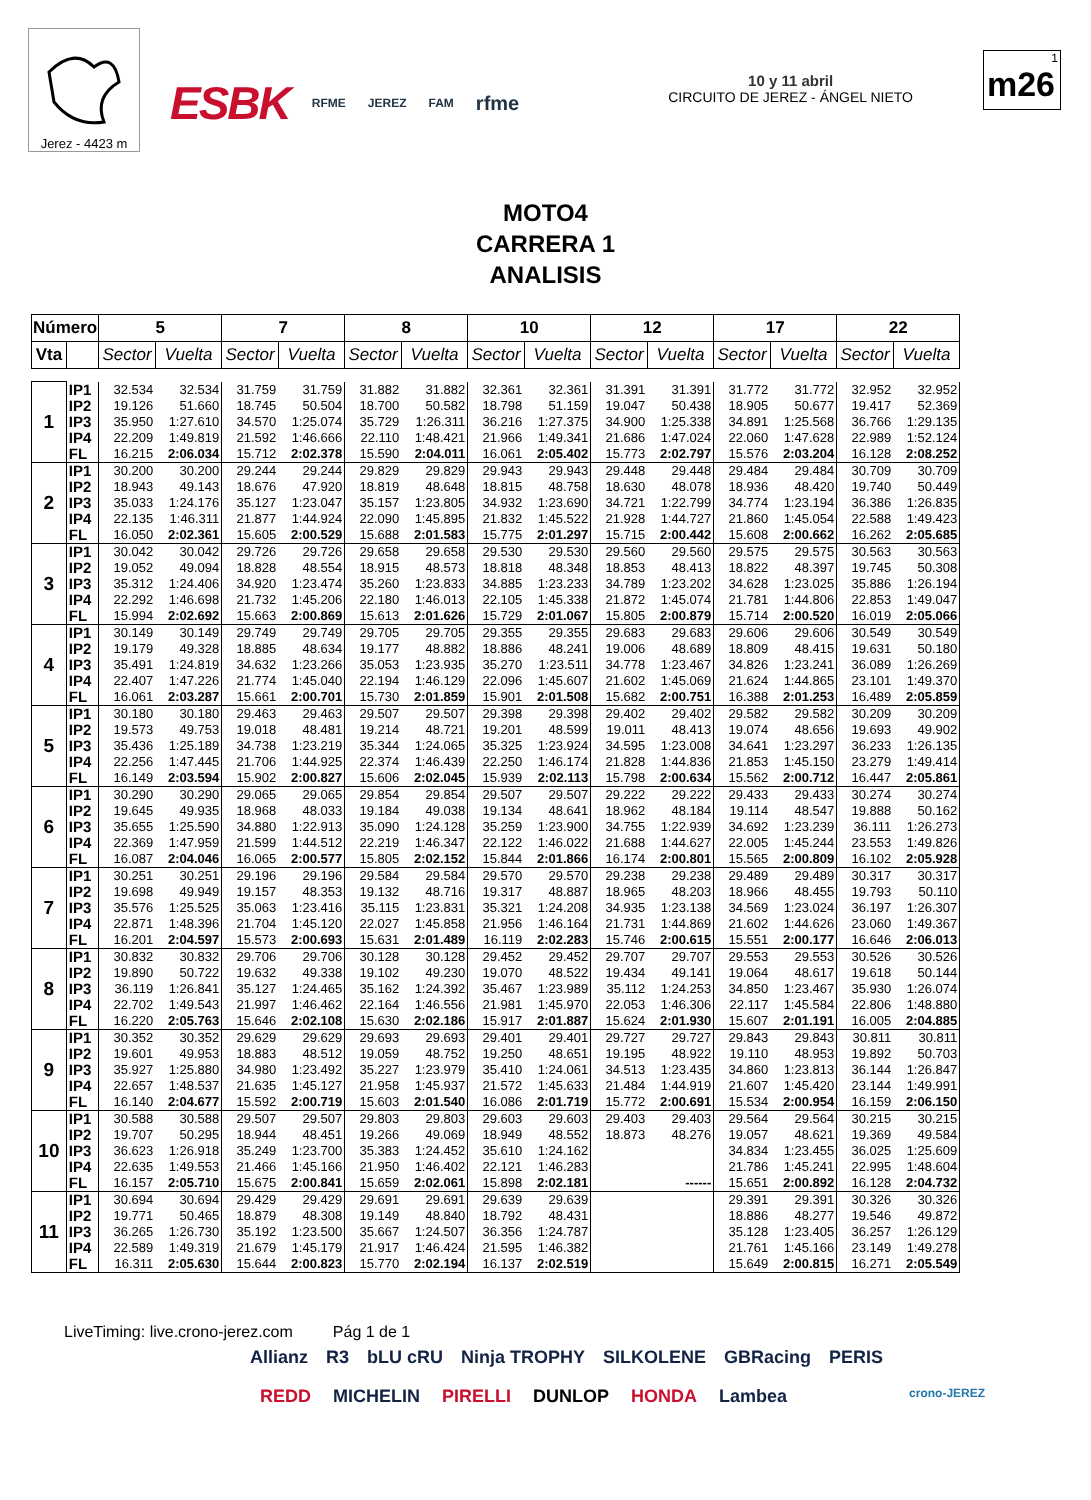Jerez - 4423 m
ESBK RFME JEREZ FAM rfme
10 y 11 abril
CIRCUITO DE JEREZ - ÁNGEL NIETO
1
m26
MOTO4
CARRERA 1
ANALISIS
| Número | | 5 | | 7 | | 8 | | 10 | | 12 | | 17 | | 22 | |
| --- | --- | --- | --- | --- | --- | --- | --- | --- | --- | --- | --- | --- | --- | --- | --- |
| Vta | | Sector | Vuelta | Sector | Vuelta | Sector | Vuelta | Sector | Vuelta | Sector | Vuelta | Sector | Vuelta | Sector | Vuelta |
| 1 | IP1 | 32.534 | 32.534 | 31.759 | 31.759 | 31.882 | 31.882 | 32.361 | 32.361 | 31.391 | 31.391 | 31.772 | 31.772 | 32.952 | 32.952 |
| | IP2 | 19.126 | 51.660 | 18.745 | 50.504 | 18.700 | 50.582 | 18.798 | 51.159 | 19.047 | 50.438 | 18.905 | 50.677 | 19.417 | 52.369 |
| | IP3 | 35.950 | 1:27.610 | 34.570 | 1:25.074 | 35.729 | 1:26.311 | 36.216 | 1:27.375 | 34.900 | 1:25.338 | 34.891 | 1:25.568 | 36.766 | 1:29.135 |
| | IP4 | 22.209 | 1:49.819 | 21.592 | 1:46.666 | 22.110 | 1:48.421 | 21.966 | 1:49.341 | 21.686 | 1:47.024 | 22.060 | 1:47.628 | 22.989 | 1:52.124 |
| | FL | 16.215 | 2:06.034 | 15.712 | 2:02.378 | 15.590 | 2:04.011 | 16.061 | 2:05.402 | 15.773 | 2:02.797 | 15.576 | 2:03.204 | 16.128 | 2:08.252 |
| 2 | IP1 | 30.200 | 30.200 | 29.244 | 29.244 | 29.829 | 29.829 | 29.943 | 29.943 | 29.448 | 29.448 | 29.484 | 29.484 | 30.709 | 30.709 |
| | IP2 | 18.943 | 49.143 | 18.676 | 47.920 | 18.819 | 48.648 | 18.815 | 48.758 | 18.630 | 48.078 | 18.936 | 48.420 | 19.740 | 50.449 |
| | IP3 | 35.033 | 1:24.176 | 35.127 | 1:23.047 | 35.157 | 1:23.805 | 34.932 | 1:23.690 | 34.721 | 1:22.799 | 34.774 | 1:23.194 | 36.386 | 1:26.835 |
| | IP4 | 22.135 | 1:46.311 | 21.877 | 1:44.924 | 22.090 | 1:45.895 | 21.832 | 1:45.522 | 21.928 | 1:44.727 | 21.860 | 1:45.054 | 22.588 | 1:49.423 |
| | FL | 16.050 | 2:02.361 | 15.605 | 2:00.529 | 15.688 | 2:01.583 | 15.775 | 2:01.297 | 15.715 | 2:00.442 | 15.608 | 2:00.662 | 16.262 | 2:05.685 |
| 3 | IP1 | 30.042 | 30.042 | 29.726 | 29.726 | 29.658 | 29.658 | 29.530 | 29.530 | 29.560 | 29.560 | 29.575 | 29.575 | 30.563 | 30.563 |
| | IP2 | 19.052 | 49.094 | 18.828 | 48.554 | 18.915 | 48.573 | 18.818 | 48.348 | 18.853 | 48.413 | 18.822 | 48.397 | 19.745 | 50.308 |
| | IP3 | 35.312 | 1:24.406 | 34.920 | 1:23.474 | 35.260 | 1:23.833 | 34.885 | 1:23.233 | 34.789 | 1:23.202 | 34.628 | 1:23.025 | 35.886 | 1:26.194 |
| | IP4 | 22.292 | 1:46.698 | 21.732 | 1:45.206 | 22.180 | 1:46.013 | 22.105 | 1:45.338 | 21.872 | 1:45.074 | 21.781 | 1:44.806 | 22.853 | 1:49.047 |
| | FL | 15.994 | 2:02.692 | 15.663 | 2:00.869 | 15.613 | 2:01.626 | 15.729 | 2:01.067 | 15.805 | 2:00.879 | 15.714 | 2:00.520 | 16.019 | 2:05.066 |
| 4 | IP1 | 30.149 | 30.149 | 29.749 | 29.749 | 29.705 | 29.705 | 29.355 | 29.355 | 29.683 | 29.683 | 29.606 | 29.606 | 30.549 | 30.549 |
| | IP2 | 19.179 | 49.328 | 18.885 | 48.634 | 19.177 | 48.882 | 18.886 | 48.241 | 19.006 | 48.689 | 18.809 | 48.415 | 19.631 | 50.180 |
| | IP3 | 35.491 | 1:24.819 | 34.632 | 1:23.266 | 35.053 | 1:23.935 | 35.270 | 1:23.511 | 34.778 | 1:23.467 | 34.826 | 1:23.241 | 36.089 | 1:26.269 |
| | IP4 | 22.407 | 1:47.226 | 21.774 | 1:45.040 | 22.194 | 1:46.129 | 22.096 | 1:45.607 | 21.602 | 1:45.069 | 21.624 | 1:44.865 | 23.101 | 1:49.370 |
| | FL | 16.061 | 2:03.287 | 15.661 | 2:00.701 | 15.730 | 2:01.859 | 15.901 | 2:01.508 | 15.682 | 2:00.751 | 16.388 | 2:01.253 | 16.489 | 2:05.859 |
| 5 | IP1 | 30.180 | 30.180 | 29.463 | 29.463 | 29.507 | 29.507 | 29.398 | 29.398 | 29.402 | 29.402 | 29.582 | 29.582 | 30.209 | 30.209 |
| | IP2 | 19.573 | 49.753 | 19.018 | 48.481 | 19.214 | 48.721 | 19.201 | 48.599 | 19.011 | 48.413 | 19.074 | 48.656 | 19.693 | 49.902 |
| | IP3 | 35.436 | 1:25.189 | 34.738 | 1:23.219 | 35.344 | 1:24.065 | 35.325 | 1:23.924 | 34.595 | 1:23.008 | 34.641 | 1:23.297 | 36.233 | 1:26.135 |
| | IP4 | 22.256 | 1:47.445 | 21.706 | 1:44.925 | 22.374 | 1:46.439 | 22.250 | 1:46.174 | 21.828 | 1:44.836 | 21.853 | 1:45.150 | 23.279 | 1:49.414 |
| | FL | 16.149 | 2:03.594 | 15.902 | 2:00.827 | 15.606 | 2:02.045 | 15.939 | 2:02.113 | 15.798 | 2:00.634 | 15.562 | 2:00.712 | 16.447 | 2:05.861 |
| 6 | IP1 | 30.290 | 30.290 | 29.065 | 29.065 | 29.854 | 29.854 | 29.507 | 29.507 | 29.222 | 29.222 | 29.433 | 29.433 | 30.274 | 30.274 |
| | IP2 | 19.645 | 49.935 | 18.968 | 48.033 | 19.184 | 49.038 | 19.134 | 48.641 | 18.962 | 48.184 | 19.114 | 48.547 | 19.888 | 50.162 |
| | IP3 | 35.655 | 1:25.590 | 34.880 | 1:22.913 | 35.090 | 1:24.128 | 35.259 | 1:23.900 | 34.755 | 1:22.939 | 34.692 | 1:23.239 | 36.111 | 1:26.273 |
| | IP4 | 22.369 | 1:47.959 | 21.599 | 1:44.512 | 22.219 | 1:46.347 | 22.122 | 1:46.022 | 21.688 | 1:44.627 | 22.005 | 1:45.244 | 23.553 | 1:49.826 |
| | FL | 16.087 | 2:04.046 | 16.065 | 2:00.577 | 15.805 | 2:02.152 | 15.844 | 2:01.866 | 16.174 | 2:00.801 | 15.565 | 2:00.809 | 16.102 | 2:05.928 |
| 7 | IP1 | 30.251 | 30.251 | 29.196 | 29.196 | 29.584 | 29.584 | 29.570 | 29.570 | 29.238 | 29.238 | 29.489 | 29.489 | 30.317 | 30.317 |
| | IP2 | 19.698 | 49.949 | 19.157 | 48.353 | 19.132 | 48.716 | 19.317 | 48.887 | 18.965 | 48.203 | 18.966 | 48.455 | 19.793 | 50.110 |
| | IP3 | 35.576 | 1:25.525 | 35.063 | 1:23.416 | 35.115 | 1:23.831 | 35.321 | 1:24.208 | 34.935 | 1:23.138 | 34.569 | 1:23.024 | 36.197 | 1:26.307 |
| | IP4 | 22.871 | 1:48.396 | 21.704 | 1:45.120 | 22.027 | 1:45.858 | 21.956 | 1:46.164 | 21.731 | 1:44.869 | 21.602 | 1:44.626 | 23.060 | 1:49.367 |
| | FL | 16.201 | 2:04.597 | 15.573 | 2:00.693 | 15.631 | 2:01.489 | 16.119 | 2:02.283 | 15.746 | 2:00.615 | 15.551 | 2:00.177 | 16.646 | 2:06.013 |
| 8 | IP1 | 30.832 | 30.832 | 29.706 | 29.706 | 30.128 | 30.128 | 29.452 | 29.452 | 29.707 | 29.707 | 29.553 | 29.553 | 30.526 | 30.526 |
| | IP2 | 19.890 | 50.722 | 19.632 | 49.338 | 19.102 | 49.230 | 19.070 | 48.522 | 19.434 | 49.141 | 19.064 | 48.617 | 19.618 | 50.144 |
| | IP3 | 36.119 | 1:26.841 | 35.127 | 1:24.465 | 35.162 | 1:24.392 | 35.467 | 1:23.989 | 35.112 | 1:24.253 | 34.850 | 1:23.467 | 35.930 | 1:26.074 |
| | IP4 | 22.702 | 1:49.543 | 21.997 | 1:46.462 | 22.164 | 1:46.556 | 21.981 | 1:45.970 | 22.053 | 1:46.306 | 22.117 | 1:45.584 | 22.806 | 1:48.880 |
| | FL | 16.220 | 2:05.763 | 15.646 | 2:02.108 | 15.630 | 2:02.186 | 15.917 | 2:01.887 | 15.624 | 2:01.930 | 15.607 | 2:01.191 | 16.005 | 2:04.885 |
| 9 | IP1 | 30.352 | 30.352 | 29.629 | 29.629 | 29.693 | 29.693 | 29.401 | 29.401 | 29.727 | 29.727 | 29.843 | 29.843 | 30.811 | 30.811 |
| | IP2 | 19.601 | 49.953 | 18.883 | 48.512 | 19.059 | 48.752 | 19.250 | 48.651 | 19.195 | 48.922 | 19.110 | 48.953 | 19.892 | 50.703 |
| | IP3 | 35.927 | 1:25.880 | 34.980 | 1:23.492 | 35.227 | 1:23.979 | 35.410 | 1:24.061 | 34.513 | 1:23.435 | 34.860 | 1:23.813 | 36.144 | 1:26.847 |
| | IP4 | 22.657 | 1:48.537 | 21.635 | 1:45.127 | 21.958 | 1:45.937 | 21.572 | 1:45.633 | 21.484 | 1:44.919 | 21.607 | 1:45.420 | 23.144 | 1:49.991 |
| | FL | 16.140 | 2:04.677 | 15.592 | 2:00.719 | 15.603 | 2:01.540 | 16.086 | 2:01.719 | 15.772 | 2:00.691 | 15.534 | 2:00.954 | 16.159 | 2:06.150 |
| 10 | IP1 | 30.588 | 30.588 | 29.507 | 29.507 | 29.803 | 29.803 | 29.603 | 29.603 | 29.403 | 29.403 | 29.564 | 29.564 | 30.215 | 30.215 |
| | IP2 | 19.707 | 50.295 | 18.944 | 48.451 | 19.266 | 49.069 | 18.949 | 48.552 | 18.873 | 48.276 | 19.057 | 48.621 | 19.369 | 49.584 |
| | IP3 | 36.623 | 1:26.918 | 35.249 | 1:23.700 | 35.383 | 1:24.452 | 35.610 | 1:24.162 | | | 34.834 | 1:23.455 | 36.025 | 1:25.609 |
| | IP4 | 22.635 | 1:49.553 | 21.466 | 1:45.166 | 21.950 | 1:46.402 | 22.121 | 1:46.283 | | | 21.786 | 1:45.241 | 22.995 | 1:48.604 |
| | FL | 16.157 | 2:05.710 | 15.675 | 2:00.841 | 15.659 | 2:02.061 | 15.898 | 2:02.181 | | ------ | 15.651 | 2:00.892 | 16.128 | 2:04.732 |
| 11 | IP1 | 30.694 | 30.694 | 29.429 | 29.429 | 29.691 | 29.691 | 29.639 | 29.639 | | | 29.391 | 29.391 | 30.326 | 30.326 |
| | IP2 | 19.771 | 50.465 | 18.879 | 48.308 | 19.149 | 48.840 | 18.792 | 48.431 | | | 18.886 | 48.277 | 19.546 | 49.872 |
| | IP3 | 36.265 | 1:26.730 | 35.192 | 1:23.500 | 35.667 | 1:24.507 | 36.356 | 1:24.787 | | | 35.128 | 1:23.405 | 36.257 | 1:26.129 |
| | IP4 | 22.589 | 1:49.319 | 21.679 | 1:45.179 | 21.917 | 1:46.424 | 21.595 | 1:46.382 | | | 21.761 | 1:45.166 | 23.149 | 1:49.278 |
| | FL | 16.311 | 2:05.630 | 15.644 | 2:00.823 | 15.770 | 2:02.194 | 16.137 | 2:02.519 | | | 15.649 | 2:00.815 | 16.271 | 2:05.549 |
LiveTiming: live.crono-jerez.com Pág 1 de 1
Allianz R3 bLU cRU Ninja TROPHY SILKOLENE GBRacing PERIS
REDD MICHELIN PIRELLI DUNLOP HONDA Lambea crono-JEREZ